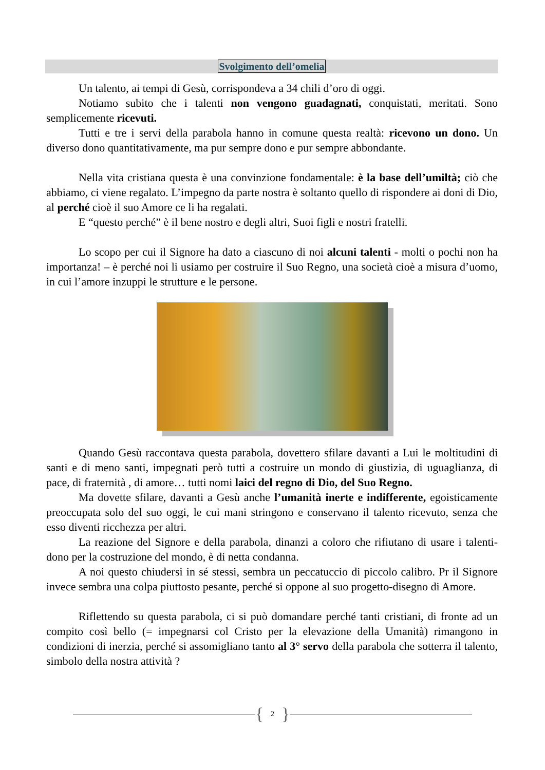Svolgimento dell’omelia
Un talento, ai tempi di Gesù, corrispondeva a 34 chili d’oro di oggi.
Notiamo subito che i talenti non vengono guadagnati, conquistati, meritati. Sono semplicemente ricevuti.
Tutti e tre i servi della parabola hanno in comune questa realtà: ricevono un dono. Un diverso dono quantitativamente, ma pur sempre dono e pur sempre abbondante.
Nella vita cristiana questa è una convinzione fondamentale: è la base dell’umiltà; ciò che abbiamo, ci viene regalato. L’impegno da parte nostra è soltanto quello di rispondere ai doni di Dio, al perché cioè il suo Amore ce li ha regalati.
E “questo perché” è il bene nostro e degli altri, Suoi figli e nostri fratelli.
Lo scopo per cui il Signore ha dato a ciascuno di noi alcuni talenti - molti o pochi non ha importanza! – è perché noi li usiamo per costruire il Suo Regno, una società cioè a misura d’uomo, in cui l’amore inzuppi le strutture e le persone.
Quando Gesù raccontava questa parabola, dovettero sfilare davanti a Lui le moltitudini di santi e di meno santi, impegnati però tutti a costruire un mondo di giustizia, di uguaglianza, di pace, di fraternità , di amore… tutti nomi laici del regno di Dio, del Suo Regno.
Ma dovette sfilare, davanti a Gesù anche l’umanità inerte e indifferente, egoisticamente preoccupata solo del suo oggi, le cui mani stringono e conservano il talento ricevuto, senza che esso diventi ricchezza per altri.
La reazione del Signore e della parabola, dinanzi a coloro che rifiutano di usare i talenti-dono per la costruzione del mondo, è di netta condanna.
A noi questo chiudersi in sé stessi, sembra un peccatuccio di piccolo calibro. Pr il Signore invece sembra una colpa piuttosto pesante, perché si oppone al suo progetto-disegno di Amore.
Riflettendo su questa parabola, ci si può domandare perché tanti cristiani, di fronte ad un compito così bello (= impegnarsi col Cristo per la elevazione della Umanità) rimangono in condizioni di inerzia, perché si assomigliano tanto al 3° servo della parabola che sotterra il talento, simbolo della nostra attività ?
{ 2 }